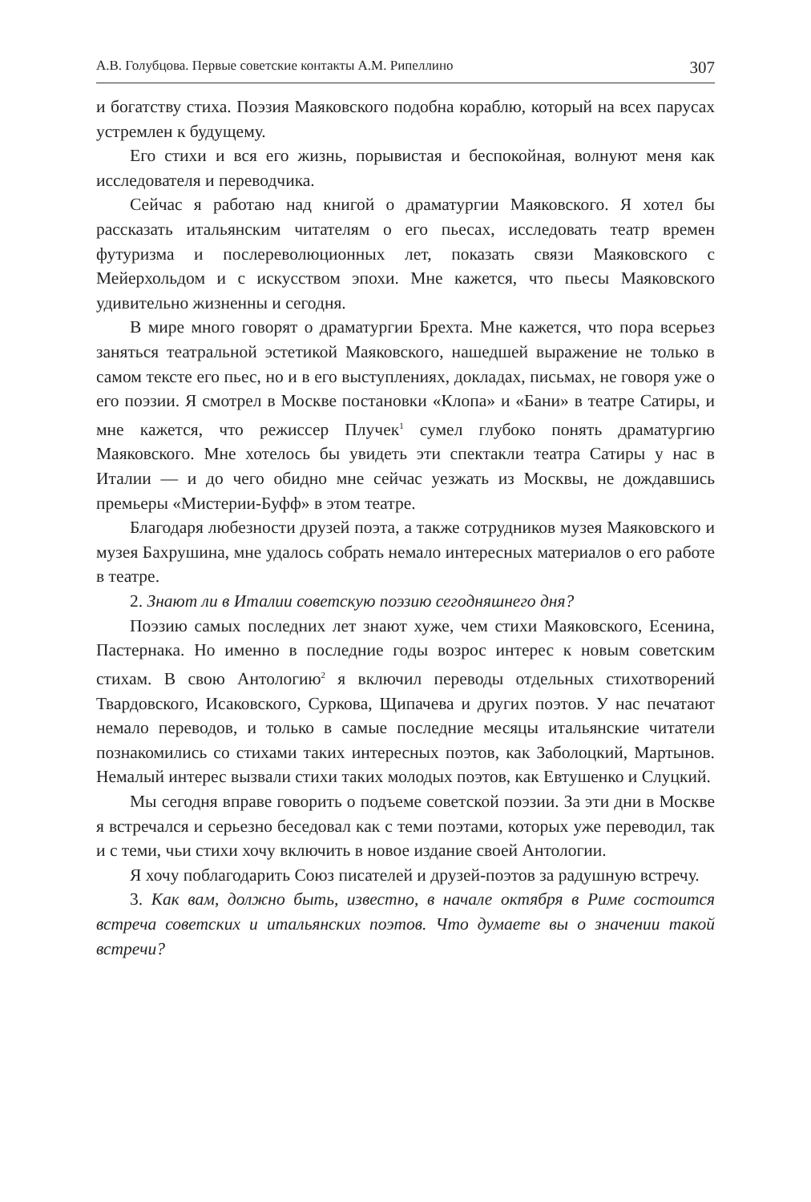А.В. Голубцова. Первые советские контакты А.М. Рипеллино 307
и богатству стиха. Поэзия Маяковского подобна кораблю, который на всех парусах устремлен к будущему.
Его стихи и вся его жизнь, порывистая и беспокойная, волнуют меня как исследователя и переводчика.
Сейчас я работаю над книгой о драматургии Маяковского. Я хотел бы рассказать итальянским читателям о его пьесах, исследовать театр времен футуризма и послереволюционных лет, показать связи Маяковского с Мейерхольдом и с искусством эпохи. Мне кажется, что пьесы Маяковского удивительно жизненны и сегодня.
В мире много говорят о драматургии Брехта. Мне кажется, что пора всерьез заняться театральной эстетикой Маяковского, нашедшей выражение не только в самом тексте его пьес, но и в его выступлениях, докладах, письмах, не говоря уже о его поэзии. Я смотрел в Москве постановки «Клопа» и «Бани» в театре Сатиры, и мне кажется, что режиссер Плучек<sup>1</sup> сумел глубоко понять драматургию Маяковского. Мне хотелось бы увидеть эти спектакли театра Сатиры у нас в Италии — и до чего обидно мне сейчас уезжать из Москвы, не дождавшись премьеры «Мистерии-Буфф» в этом театре.
Благодаря любезности друзей поэта, а также сотрудников музея Маяковского и музея Бахрушина, мне удалось собрать немало интересных материалов о его работе в театре.
2. Знают ли в Италии советскую поэзию сегодняшнего дня?
Поэзию самых последних лет знают хуже, чем стихи Маяковского, Есенина, Пастернака. Но именно в последние годы возрос интерес к новым советским стихам. В свою Антологию<sup>2</sup> я включил переводы отдельных стихотворений Твардовского, Исаковского, Суркова, Щипачева и других поэтов. У нас печатают немало переводов, и только в самые последние месяцы итальянские читатели познакомились со стихами таких интересных поэтов, как Заболоцкий, Мартынов. Немалый интерес вызвали стихи таких молодых поэтов, как Евтушенко и Слуцкий.
Мы сегодня вправе говорить о подъеме советской поэзии. За эти дни в Москве я встречался и серьезно беседовал как с теми поэтами, которых уже переводил, так и с теми, чьи стихи хочу включить в новое издание своей Антологии.
Я хочу поблагодарить Союз писателей и друзей-поэтов за радушную встречу.
3. Как вам, должно быть, известно, в начале октября в Риме состоится встреча советских и итальянских поэтов. Что думаете вы о значении такой встречи?